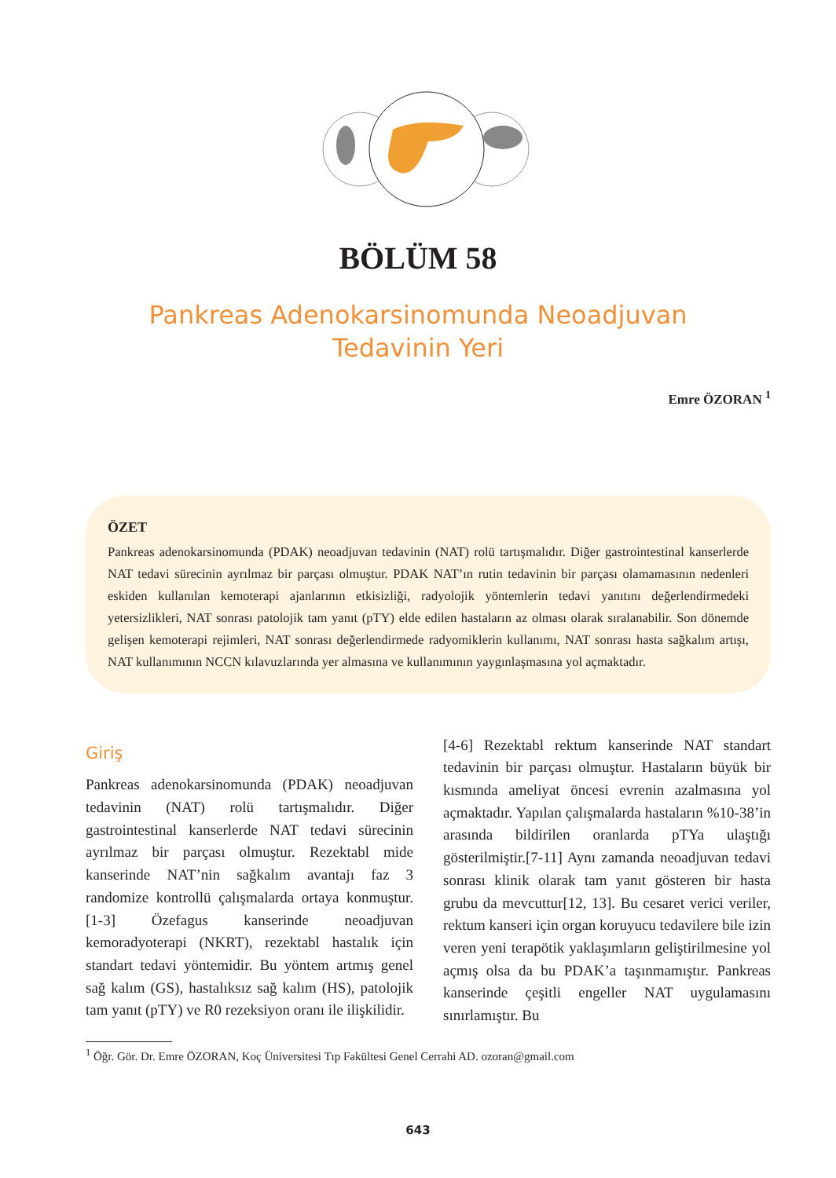BÖLÜM 58
Pankreas Adenokarsinomunda Neoadjuvan
Tedavinin Yeri
Emre ÖZORAN <sup>1</sup>
ÖZET
Pankreas adenokarsinomunda (PDAK) neoadjuvan tedavinin (NAT) rolü tartışmalıdır. Diğer gastrointestinal kanserlerde NAT tedavi sürecinin ayrılmaz bir parçası olmuştur. PDAK NAT’ın rutin tedavinin bir parçası olamamasının nedenleri eskiden kullanılan kemoterapi ajanlarının etkisizliği, radyolojik yöntemlerin tedavi yanıtını değerlendirmedeki yetersizlikleri, NAT sonrası patolojik tam yanıt (pTY) elde edilen hastaların az olması olarak sıralanabilir. Son dönemde gelişen kemoterapi rejimleri, NAT sonrası değerlendirmede radyomiklerin kullanımı, NAT sonrası hasta sağkalım artışı, NAT kullanımının NCCN kılavuzlarında yer almasına ve kullanımının yaygınlaşmasına yol açmaktadır.
Giriş
Pankreas adenokarsinomunda (PDAK) neoadjuvan tedavinin (NAT) rolü tartışmalıdır. Diğer gastrointestinal kanserlerde NAT tedavi sürecinin ayrılmaz bir parçası olmuştur. Rezektabl mide kanserinde NAT’nin sağkalım avantajı faz 3 randomize kontrollü çalışmalarda ortaya konmuştur.[1-3] Özefagus kanserinde neoadjuvan kemoradyoterapi (NKRT), rezektabl hastalık için standart tedavi yöntemidir. Bu yöntem artmış genel sağ kalım (GS), hastalıksız sağ kalım (HS), patolojik tam yanıt (pTY) ve R0 rezeksiyon oranı ile ilişkilidir.
[4-6] Rezektabl rektum kanserinde NAT standart tedavinin bir parçası olmuştur. Hastaların büyük bir kısmında ameliyat öncesi evrenin azalmasına yol açmaktadır. Yapılan çalışmalarda hastaların %10-38’in arasında bildirilen oranlarda pTYa ulaştığı gösterilmiştir.[7-11] Aynı zamanda neoadjuvan tedavi sonrası klinik olarak tam yanıt gösteren bir hasta grubu da mevcuttur[12, 13]. Bu cesaret verici veriler, rektum kanseri için organ koruyucu tedavilere bile izin veren yeni terapötik yaklaşımların geliştirilmesine yol açmış olsa da bu PDAK’a taşınmamıştır. Pankreas kanserinde çeşitli engeller NAT uygulamasını sınırlamıştır. Bu
<sup>1</sup> Öğr. Gör. Dr. Emre ÖZORAN, Koç Üniversitesi Tıp Fakültesi Genel Cerrahi AD. ozoran@gmail.com
643